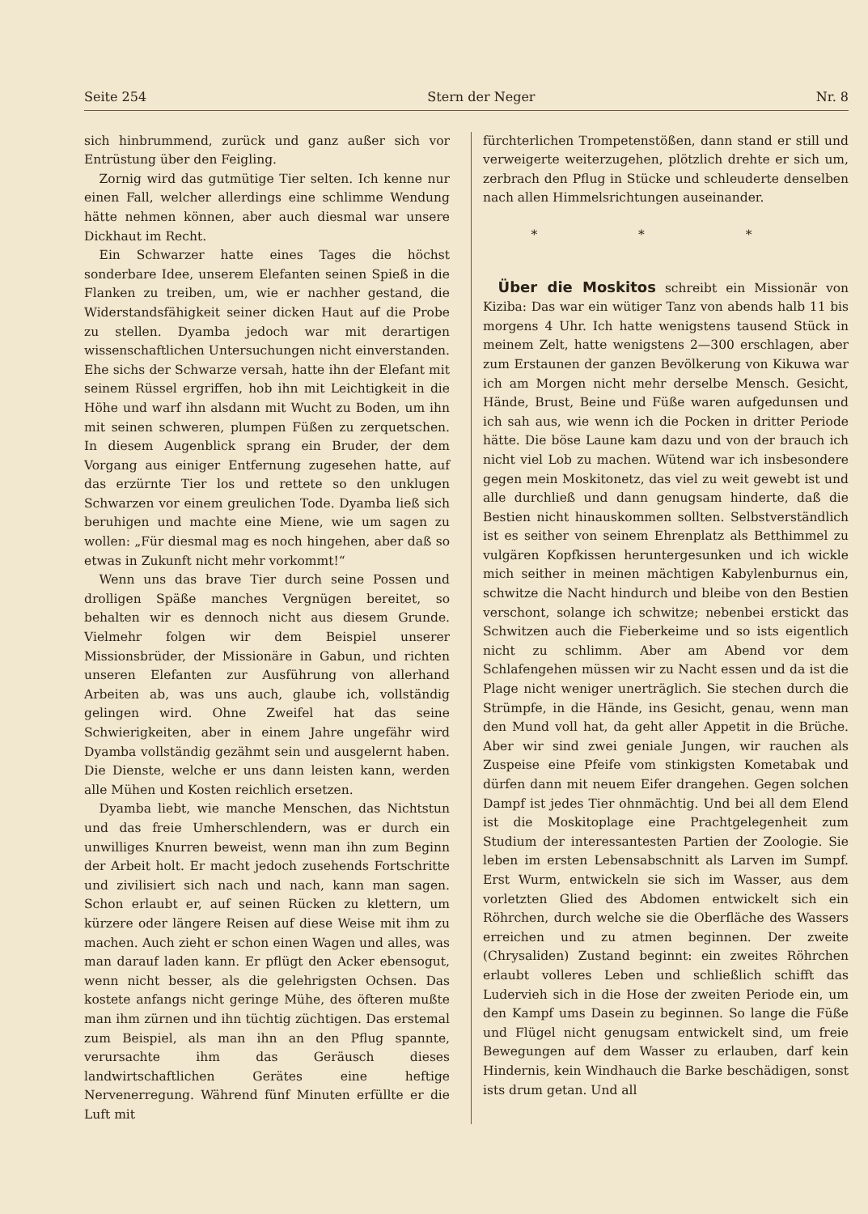Seite 254 Stern der Neger Nr. 8
sich hinbrummend, zurück und ganz außer sich vor Entrüstung über den Feigling.
Zornig wird das gutmütige Tier selten. Ich kenne nur einen Fall, welcher allerdings eine schlimme Wendung hätte nehmen können, aber auch diesmal war unsere Dickhaut im Recht.
Ein Schwarzer hatte eines Tages die höchst sonderbare Idee, unserem Elefanten seinen Spieß in die Flanken zu treiben, um, wie er nachher gestand, die Widerstandsfähigkeit seiner dicken Haut auf die Probe zu stellen. Dyamba jedoch war mit derartigen wissenschaftlichen Untersuchungen nicht einverstanden. Ehe sichs der Schwarze versah, hatte ihn der Elefant mit seinem Rüssel ergriffen, hob ihn mit Leichtigkeit in die Höhe und warf ihn alsdann mit Wucht zu Boden, um ihn mit seinen schweren, plumpen Füßen zu zerquetschen. In diesem Augenblick sprang ein Bruder, der dem Vorgang aus einiger Entfernung zugesehen hatte, auf das erzürnte Tier los und rettete so den unklugen Schwarzen vor einem greulichen Tode. Dyamba ließ sich beruhigen und machte eine Miene, wie um sagen zu wollen: „Für diesmal mag es noch hingehen, aber daß so etwas in Zukunft nicht mehr vorkommt!“
Wenn uns das brave Tier durch seine Possen und drolligen Späße manches Vergnügen bereitet, so behalten wir es dennoch nicht aus diesem Grunde. Vielmehr folgen wir dem Beispiel unserer Missionsbrüder, der Missionäre in Gabun, und richten unseren Elefanten zur Ausführung von allerhand Arbeiten ab, was uns auch, glaube ich, vollständig gelingen wird. Ohne Zweifel hat das seine Schwierigkeiten, aber in einem Jahre ungefähr wird Dyamba vollständig gezähmt sein und ausgelernt haben. Die Dienste, welche er uns dann leisten kann, werden alle Mühen und Kosten reichlich ersetzen.
Dyamba liebt, wie manche Menschen, das Nichtstun und das freie Umherschlendern, was er durch ein unwilliges Knurren beweist, wenn man ihn zum Beginn der Arbeit holt. Er macht jedoch zusehends Fortschritte und zivilisiert sich nach und nach, kann man sagen. Schon erlaubt er, auf seinen Rücken zu klettern, um kürzere oder längere Reisen auf diese Weise mit ihm zu machen. Auch zieht er schon einen Wagen und alles, was man darauf laden kann. Er pflügt den Acker ebensogut, wenn nicht besser, als die gelehrigsten Ochsen. Das kostete anfangs nicht geringe Mühe, des öfteren mußte man ihm zürnen und ihn tüchtig züchtigen. Das erstemal zum Beispiel, als man ihn an den Pflug spannte, verursachte ihm das Geräusch dieses landwirtschaftlichen Gerätes eine heftige Nervenerregung. Während fünf Minuten erfüllte er die Luft mit
fürchterlichen Trompetenstößen, dann stand er still und verweigerte weiterzugehen, plötzlich drehte er sich um, zerbrach den Pflug in Stücke und schleuderte denselben nach allen Himmelsrichtungen auseinander.
* * *
Über die Moskitos schreibt ein Missionär von Kiziba: Das war ein wütiger Tanz von abends halb 11 bis morgens 4 Uhr. Ich hatte wenigstens tausend Stück in meinem Zelt, hatte wenigstens 2—300 erschlagen, aber zum Erstaunen der ganzen Bevölkerung von Kikuwa war ich am Morgen nicht mehr derselbe Mensch. Gesicht, Hände, Brust, Beine und Füße waren aufgedunsen und ich sah aus, wie wenn ich die Pocken in dritter Periode hätte. Die böse Laune kam dazu und von der brauch ich nicht viel Lob zu machen. Wütend war ich insbesondere gegen mein Moskitonetz, das viel zu weit gewebt ist und alle durchließ und dann genugsam hinderte, daß die Bestien nicht hinauskommen sollten. Selbstverständlich ist es seither von seinem Ehrenplatz als Betthimmel zu vulgären Kopfkissen heruntergesunken und ich wickle mich seither in meinen mächtigen Kabylenburnus ein, schwitze die Nacht hindurch und bleibe von den Bestien verschont, solange ich schwitze; nebenbei erstickt das Schwitzen auch die Fieberkeime und so ists eigentlich nicht zu schlimm. Aber am Abend vor dem Schlafengehen müssen wir zu Nacht essen und da ist die Plage nicht weniger unerträglich. Sie stechen durch die Strümpfe, in die Hände, ins Gesicht, genau, wenn man den Mund voll hat, da geht aller Appetit in die Brüche. Aber wir sind zwei geniale Jungen, wir rauchen als Zuspeise eine Pfeife vom stinkigsten Kometabak und dürfen dann mit neuem Eifer drangehen. Gegen solchen Dampf ist jedes Tier ohnmächtig. Und bei all dem Elend ist die Moskitoplage eine Prachtgelegenheit zum Studium der interessantesten Partien der Zoologie. Sie leben im ersten Lebensabschnitt als Larven im Sumpf. Erst Wurm, entwickeln sie sich im Wasser, aus dem vorletzten Glied des Abdomen entwickelt sich ein Röhrchen, durch welche sie die Oberfläche des Wassers erreichen und zu atmen beginnen. Der zweite (Chrysaliden) Zustand beginnt: ein zweites Röhrchen erlaubt volleres Leben und schließlich schifft das Ludervieh sich in die Hose der zweiten Periode ein, um den Kampf ums Dasein zu beginnen. So lange die Füße und Flügel nicht genugsam entwickelt sind, um freie Bewegungen auf dem Wasser zu erlauben, darf kein Hindernis, kein Windhauch die Barke beschädigen, sonst ists drum getan. Und all